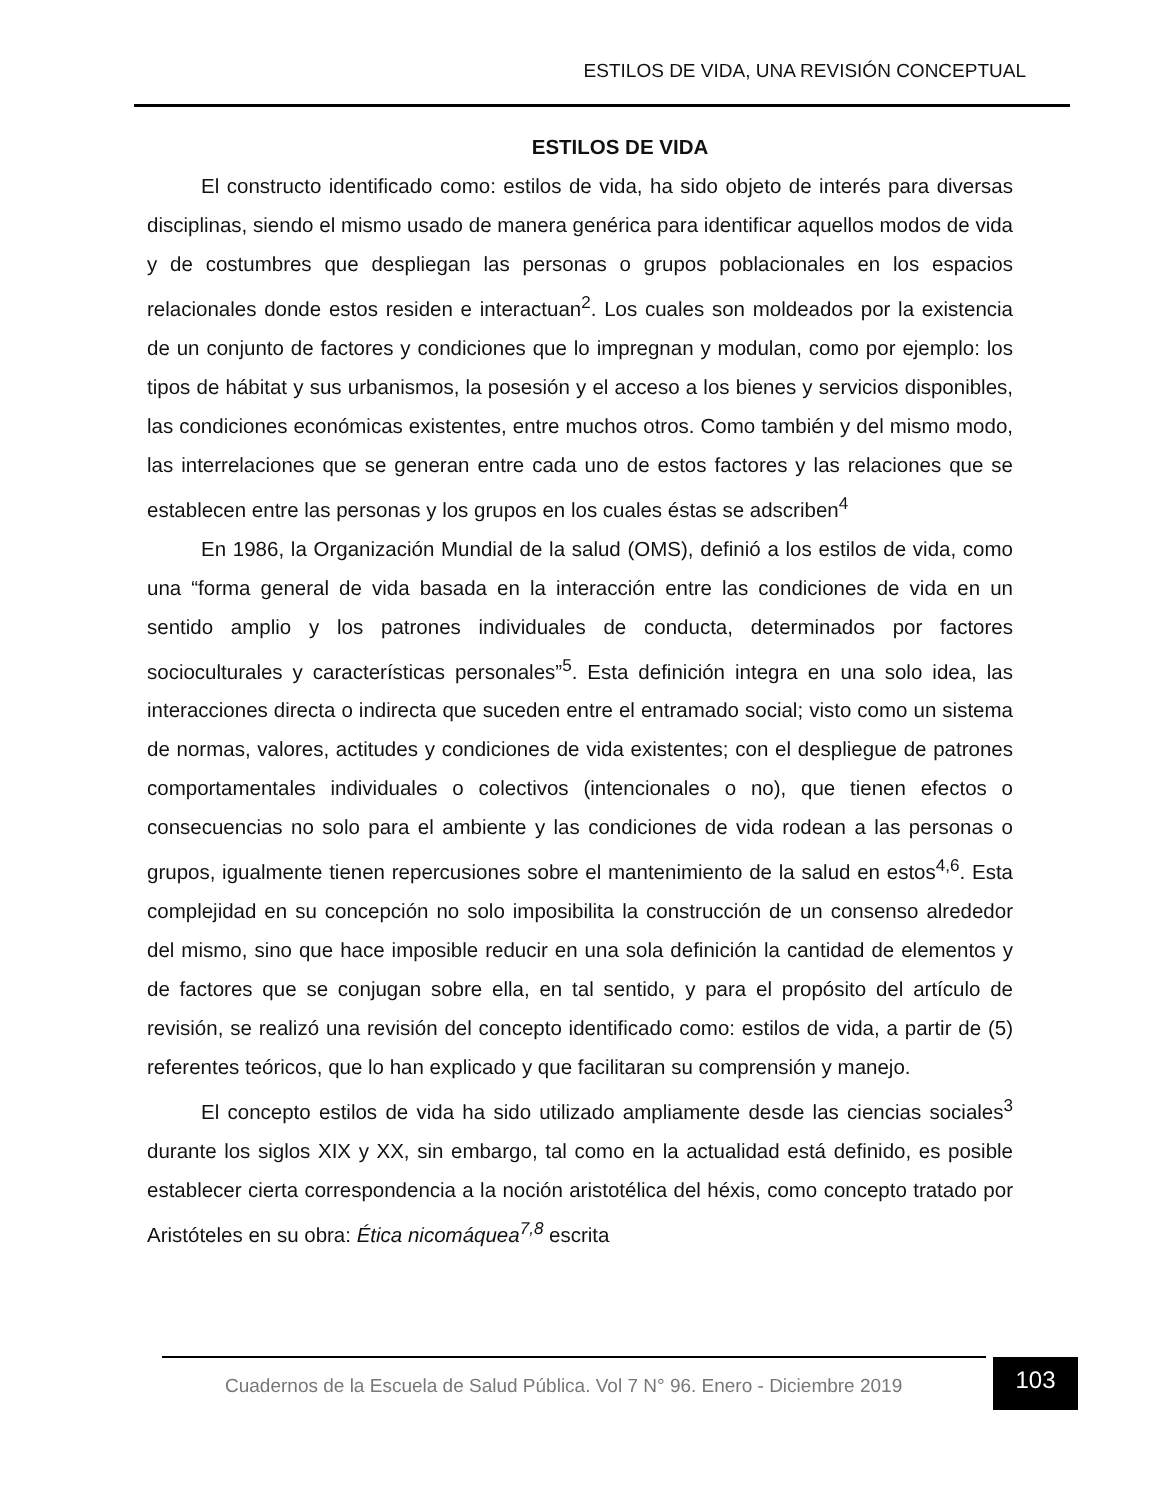ESTILOS DE VIDA, UNA REVISIÓN CONCEPTUAL
ESTILOS DE VIDA
El constructo identificado como: estilos de vida, ha sido objeto de interés para diversas disciplinas, siendo el mismo usado de manera genérica para identificar aquellos modos de vida y de costumbres que despliegan las personas o grupos poblacionales en los espacios relacionales donde estos residen e interactuan<sup>2</sup>. Los cuales son moldeados por la existencia de un conjunto de factores y condiciones que lo impregnan y modulan, como por ejemplo: los tipos de hábitat y sus urbanismos, la posesión y el acceso a los bienes y servicios disponibles, las condiciones económicas existentes, entre muchos otros. Como también y del mismo modo, las interrelaciones que se generan entre cada uno de estos factores y las relaciones que se establecen entre las personas y los grupos en los cuales éstas se adscriben<sup>4</sup>
En 1986, la Organización Mundial de la salud (OMS), definió a los estilos de vida, como una “forma general de vida basada en la interacción entre las condiciones de vida en un sentido amplio y los patrones individuales de conducta, determinados por factores socioculturales y características personales”<sup>5</sup>. Esta definición integra en una solo idea, las interacciones directa o indirecta que suceden entre el entramado social; visto como un sistema de normas, valores, actitudes y condiciones de vida existentes; con el despliegue de patrones comportamentales individuales o colectivos (intencionales o no), que tienen efectos o consecuencias no solo para el ambiente y las condiciones de vida rodean a las personas o grupos, igualmente tienen repercusiones sobre el mantenimiento de la salud en estos<sup>4,6</sup>. Esta complejidad en su concepción no solo imposibilita la construcción de un consenso alrededor del mismo, sino que hace imposible reducir en una sola definición la cantidad de elementos y de factores que se conjugan sobre ella, en tal sentido, y para el propósito del artículo de revisión, se realizó una revisión del concepto identificado como: estilos de vida, a partir de (5) referentes teóricos, que lo han explicado y que facilitaran su comprensión y manejo.
El concepto estilos de vida ha sido utilizado ampliamente desde las ciencias sociales<sup>3</sup> durante los siglos XIX y XX, sin embargo, tal como en la actualidad está definido, es posible establecer cierta correspondencia a la noción aristotélica del héxis, como concepto tratado por Aristóteles en su obra: Ética nicomáquea<sup>7,8</sup> escrita
Cuadernos de la Escuela de Salud Pública. Vol 7 N° 96. Enero - Diciembre 2019
103